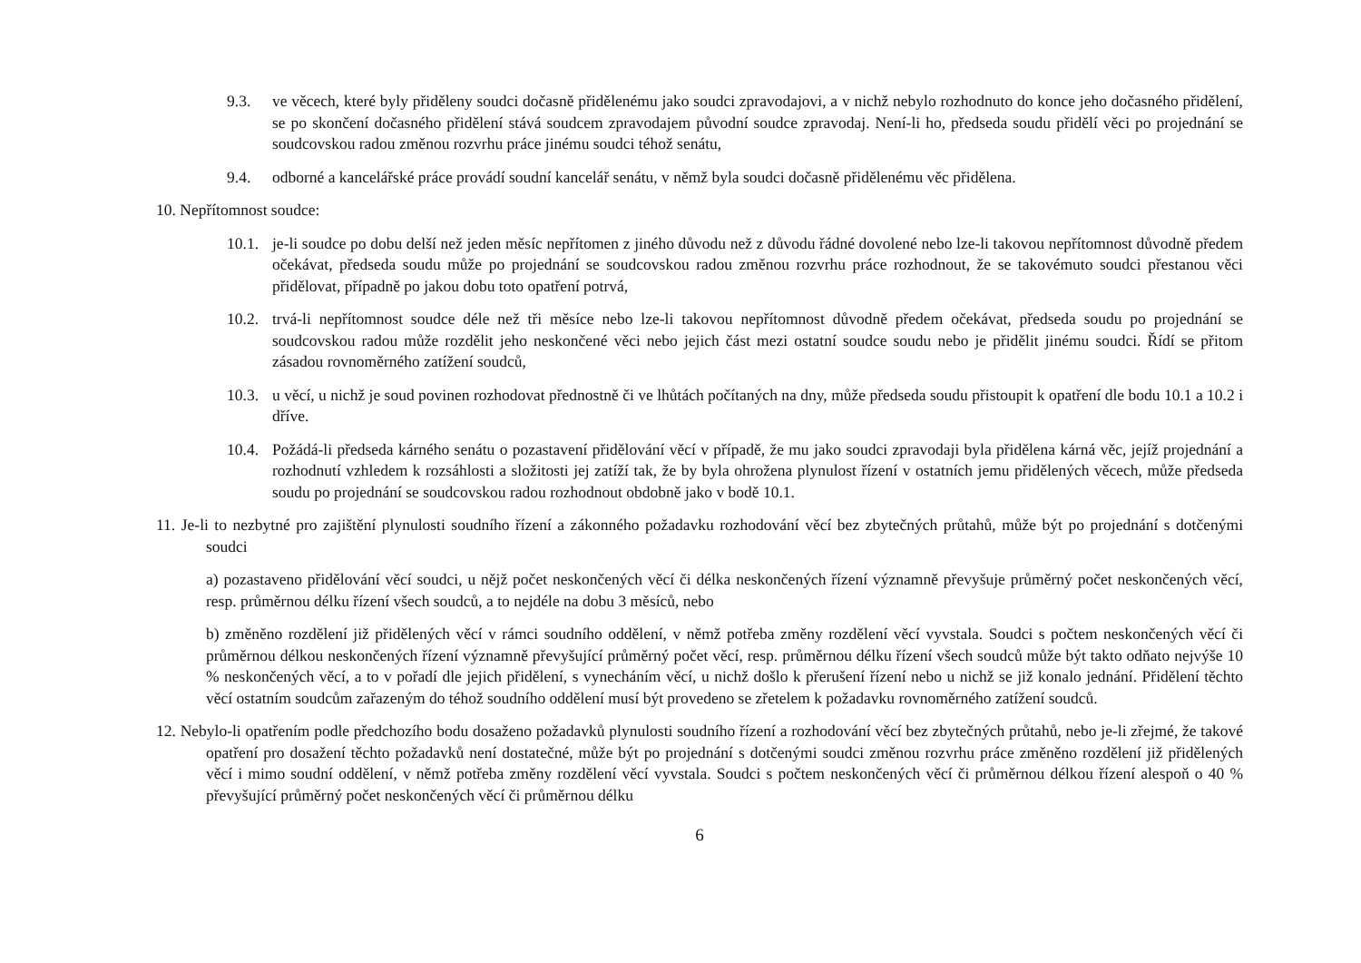9.3. ve věcech, které byly přiděleny soudci dočasně přidělenému jako soudci zpravodajovi, a v nichž nebylo rozhodnuto do konce jeho dočasného přidělení, se po skončení dočasného přidělení stává soudcem zpravodajem původní soudce zpravodaj. Není-li ho, předseda soudu přidělí věci po projednání se soudcovskou radou změnou rozvrhu práce jinému soudci téhož senátu,
9.4. odborné a kancelářské práce provádí soudní kancelář senátu, v němž byla soudci dočasně přidělenému věc přidělena.
10. Nepřítomnost soudce:
10.1. je-li soudce po dobu delší než jeden měsíc nepřítomen z jiného důvodu než z důvodu řádné dovolené nebo lze-li takovou nepřítomnost důvodně předem očekávat, předseda soudu může po projednání se soudcovskou radou změnou rozvrhu práce rozhodnout, že se takovémuto soudci přestanou věci přidělovat, případně po jakou dobu toto opatření potrvá,
10.2. trvá-li nepřítomnost soudce déle než tři měsíce nebo lze-li takovou nepřítomnost důvodně předem očekávat, předseda soudu po projednání se soudcovskou radou může rozdělit jeho neskončené věci nebo jejich část mezi ostatní soudce soudu nebo je přidělit jinému soudci. Řídí se přitom zásadou rovnoměrného zatížení soudců,
10.3. u věcí, u nichž je soud povinen rozhodovat přednostně či ve lhůtách počítaných na dny, může předseda soudu přistoupit k opatření dle bodu 10.1 a 10.2 i dříve.
10.4. Požádá-li předseda kárného senátu o pozastavení přidělování věcí v případě, že mu jako soudci zpravodaji byla přidělena kárná věc, jejíž projednání a rozhodnutí vzhledem k rozsáhlosti a složitosti jej zatíží tak, že by byla ohrožena plynulost řízení v ostatních jemu přidělených věcech, může předseda soudu po projednání se soudcovskou radou rozhodnout obdobně jako v bodě 10.1.
11. Je-li to nezbytné pro zajištění plynulosti soudního řízení a zákonného požadavku rozhodování věcí bez zbytečných průtahů, může být po projednání s dotčenými soudci
a) pozastaveno přidělování věcí soudci, u nějž počet neskončených věcí či délka neskončených řízení významně převyšuje průměrný počet neskončených věcí, resp. průměrnou délku řízení všech soudců, a to nejdéle na dobu 3 měsíců, nebo
b) změněno rozdělení již přidělených věcí v rámci soudního oddělení, v němž potřeba změny rozdělení věcí vyvstala. Soudci s počtem neskončených věcí či průměrnou délkou neskončených řízení významně převyšující průměrný počet věcí, resp. průměrnou délku řízení všech soudců může být takto odňato nejvýše 10 % neskončených věcí, a to v pořadí dle jejich přidělení, s vynecháním věcí, u nichž došlo k přerušení řízení nebo u nichž se již konalo jednání. Přidělení těchto věcí ostatním soudcům zařazeným do téhož soudního oddělení musí být provedeno se zřetelem k požadavku rovnoměrného zatížení soudců.
12. Nebylo-li opatřením podle předchozího bodu dosaženo požadavků plynulosti soudního řízení a rozhodování věcí bez zbytečných průtahů, nebo je-li zřejmé, že takové opatření pro dosažení těchto požadavků není dostatečné, může být po projednání s dotčenými soudci změnou rozvrhu práce změněno rozdělení již přidělených věcí i mimo soudní oddělení, v němž potřeba změny rozdělení věcí vyvstala. Soudci s počtem neskončených věcí či průměrnou délkou řízení alespoň o 40 % převyšující průměrný počet neskončených věcí či průměrnou délku
6